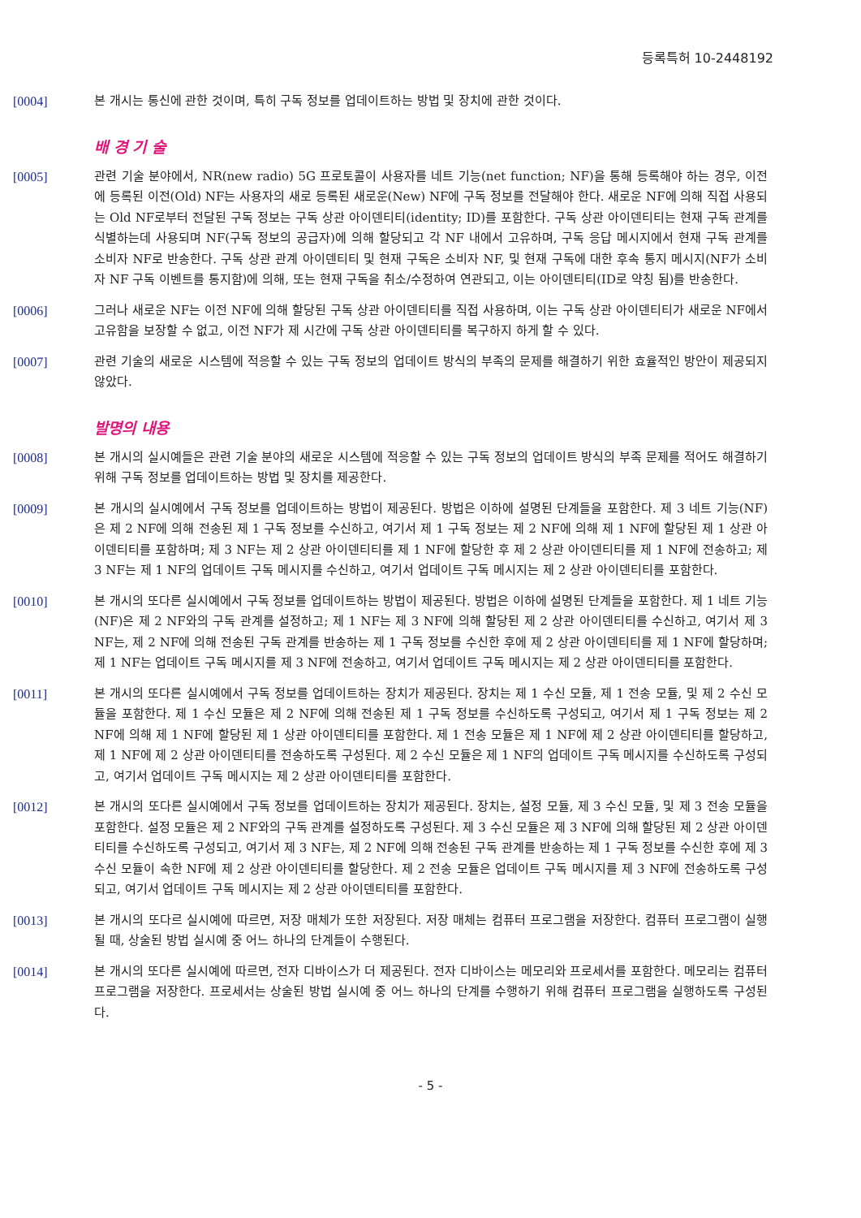등록특허 10-2448192
[0004] 본 개시는 통신에 관한 것이며, 특히 구독 정보를 업데이트하는 방법 및 장치에 관한 것이다.
배 경 기 술
[0005] 관련 기술 분야에서, NR(new radio) 5G 프로토콜이 사용자를 네트 기능(net function; NF)을 통해 등록해야 하는 경우, 이전에 등록된 이전(Old) NF는 사용자의 새로 등록된 새로운(New) NF에 구독 정보를 전달해야 한다. 새로운 NF에 의해 직접 사용되는 Old NF로부터 전달된 구독 정보는 구독 상관 아이덴티티(identity; ID)를 포함한다. 구독 상관 아이덴티티는 현재 구독 관계를 식별하는데 사용되며 NF(구독 정보의 공급자)에 의해 할당되고 각 NF 내에서 고유하며, 구독 응답 메시지에서 현재 구독 관계를 소비자 NF로 반송한다. 구독 상관 관계 아이덴티티 및 현재 구독은 소비자 NF, 및 현재 구독에 대한 후속 통지 메시지(NF가 소비자 NF 구독 이벤트를 통지함)에 의해, 또는 현재 구독을 취소/수정하여 연관되고, 이는 아이덴티티(ID로 약칭 됨)를 반송한다.
[0006] 그러나 새로운 NF는 이전 NF에 의해 할당된 구독 상관 아이덴티티를 직접 사용하며, 이는 구독 상관 아이덴티티가 새로운 NF에서 고유함을 보장할 수 없고, 이전 NF가 제 시간에 구독 상관 아이덴티티를 복구하지 하게 할 수 있다.
[0007] 관련 기술의 새로운 시스템에 적응할 수 있는 구독 정보의 업데이트 방식의 부족의 문제를 해결하기 위한 효율적인 방안이 제공되지 않았다.
발명의 내용
[0008] 본 개시의 실시예들은 관련 기술 분야의 새로운 시스템에 적응할 수 있는 구독 정보의 업데이트 방식의 부족 문제를 적어도 해결하기 위해 구독 정보를 업데이트하는 방법 및 장치를 제공한다.
[0009] 본 개시의 실시예에서 구독 정보를 업데이트하는 방법이 제공된다. 방법은 이하에 설명된 단계들을 포함한다. 제 3 네트 기능(NF)은 제 2 NF에 의해 전송된 제 1 구독 정보를 수신하고, 여기서 제 1 구독 정보는 제 2 NF에 의해 제 1 NF에 할당된 제 1 상관 아이덴티티를 포함하며; 제 3 NF는 제 2 상관 아이덴티티를 제 1 NF에 할당한 후 제 2 상관 아이덴티티를 제 1 NF에 전송하고; 제 3 NF는 제 1 NF의 업데이트 구독 메시지를 수신하고, 여기서 업데이트 구독 메시지는 제 2 상관 아이덴티티를 포함한다.
[0010] 본 개시의 또다른 실시예에서 구독 정보를 업데이트하는 방법이 제공된다. 방법은 이하에 설명된 단계들을 포함한다. 제 1 네트 기능(NF)은 제 2 NF와의 구독 관계를 설정하고; 제 1 NF는 제 3 NF에 의해 할당된 제 2 상관 아이덴티티를 수신하고, 여기서 제 3 NF는, 제 2 NF에 의해 전송된 구독 관계를 반송하는 제 1 구독 정보를 수신한 후에 제 2 상관 아이덴티티를 제 1 NF에 할당하며; 제 1 NF는 업데이트 구독 메시지를 제 3 NF에 전송하고, 여기서 업데이트 구독 메시지는 제 2 상관 아이덴티티를 포함한다.
[0011] 본 개시의 또다른 실시예에서 구독 정보를 업데이트하는 장치가 제공된다. 장치는 제 1 수신 모듈, 제 1 전송 모듈, 및 제 2 수신 모듈을 포함한다. 제 1 수신 모듈은 제 2 NF에 의해 전송된 제 1 구독 정보를 수신하도록 구성되고, 여기서 제 1 구독 정보는 제 2 NF에 의해 제 1 NF에 할당된 제 1 상관 아이덴티티를 포함한다. 제 1 전송 모듈은 제 1 NF에 제 2 상관 아이덴티티를 할당하고, 제 1 NF에 제 2 상관 아이덴티티를 전송하도록 구성된다. 제 2 수신 모듈은 제 1 NF의 업데이트 구독 메시지를 수신하도록 구성되고, 여기서 업데이트 구독 메시지는 제 2 상관 아이덴티티를 포함한다.
[0012] 본 개시의 또다른 실시예에서 구독 정보를 업데이트하는 장치가 제공된다. 장치는, 설정 모듈, 제 3 수신 모듈, 및 제 3 전송 모듈을 포함한다. 설정 모듈은 제 2 NF와의 구독 관계를 설정하도록 구성된다. 제 3 수신 모듈은 제 3 NF에 의해 할당된 제 2 상관 아이덴티티를 수신하도록 구성되고, 여기서 제 3 NF는, 제 2 NF에 의해 전송된 구독 관계를 반송하는 제 1 구독 정보를 수신한 후에 제 3 수신 모듈이 속한 NF에 제 2 상관 아이덴티티를 할당한다. 제 2 전송 모듈은 업데이트 구독 메시지를 제 3 NF에 전송하도록 구성되고, 여기서 업데이트 구독 메시지는 제 2 상관 아이덴티티를 포함한다.
[0013] 본 개시의 또다르 실시예에 따르면, 저장 매체가 또한 저장된다. 저장 매체는 컴퓨터 프로그램을 저장한다. 컴퓨터 프로그램이 실행될 때, 상술된 방법 실시예 중 어느 하나의 단계들이 수행된다.
[0014] 본 개시의 또다른 실시예에 따르면, 전자 디바이스가 더 제공된다. 전자 디바이스는 메모리와 프로세서를 포함한다. 메모리는 컴퓨터 프로그램을 저장한다. 프로세서는 상술된 방법 실시예 중 어느 하나의 단계를 수행하기 위해 컴퓨터 프로그램을 실행하도록 구성된다.
- 5 -